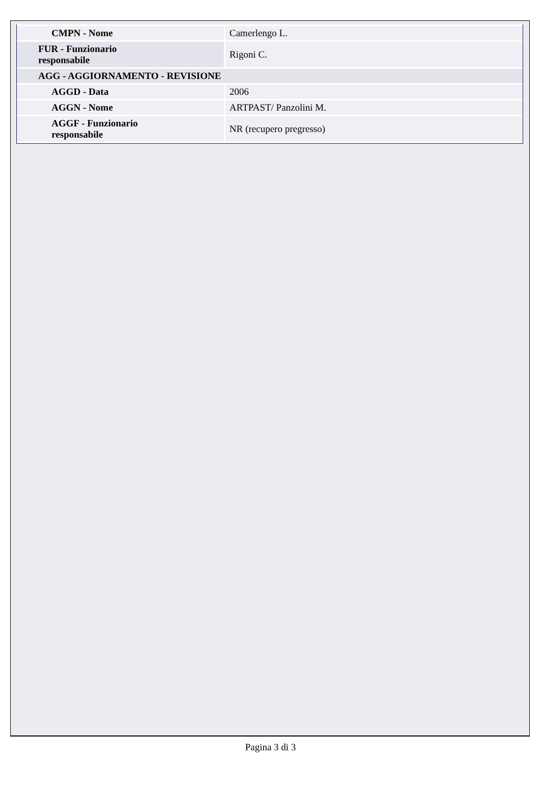| CMPN - Nome | Camerlengo L. |
| FUR - Funzionario responsabile | Rigoni C. |
| AGG - AGGIORNAMENTO - REVISIONE | |
| AGGD - Data | 2006 |
| AGGN - Nome | ARTPAST/ Panzolini M. |
| AGGF - Funzionario responsabile | NR (recupero pregresso) |
Pagina 3 di 3